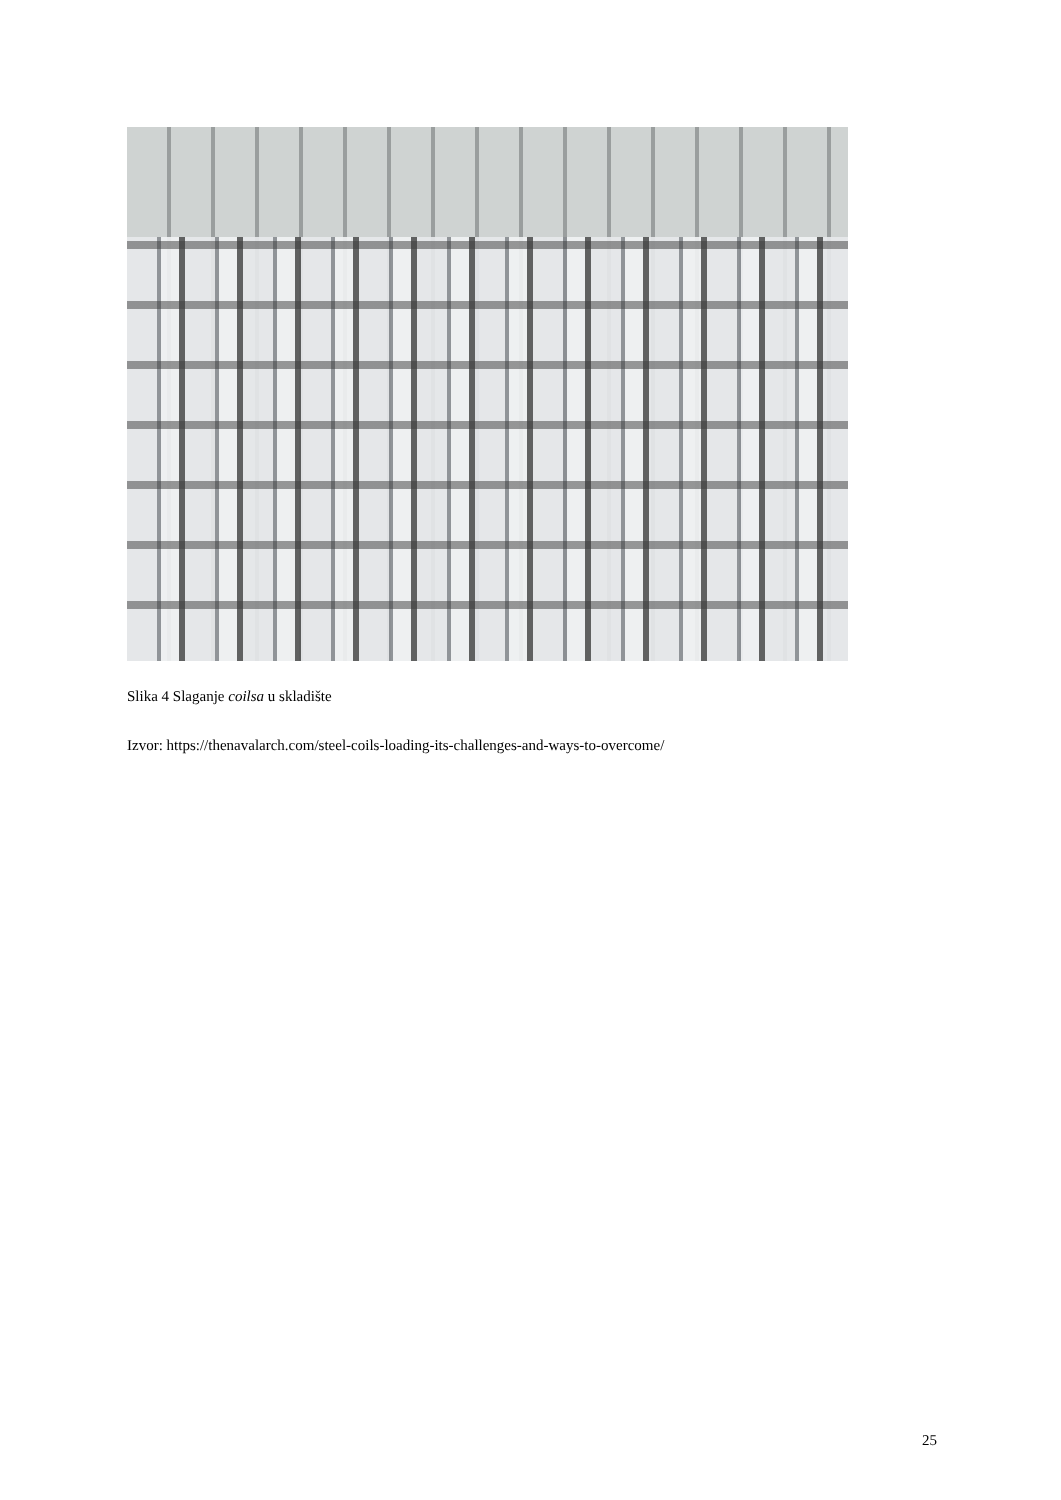Slika 4 Slaganje coilsa u skladište
Izvor: https://thenavalarch.com/steel-coils-loading-its-challenges-and-ways-to-overcome/
25